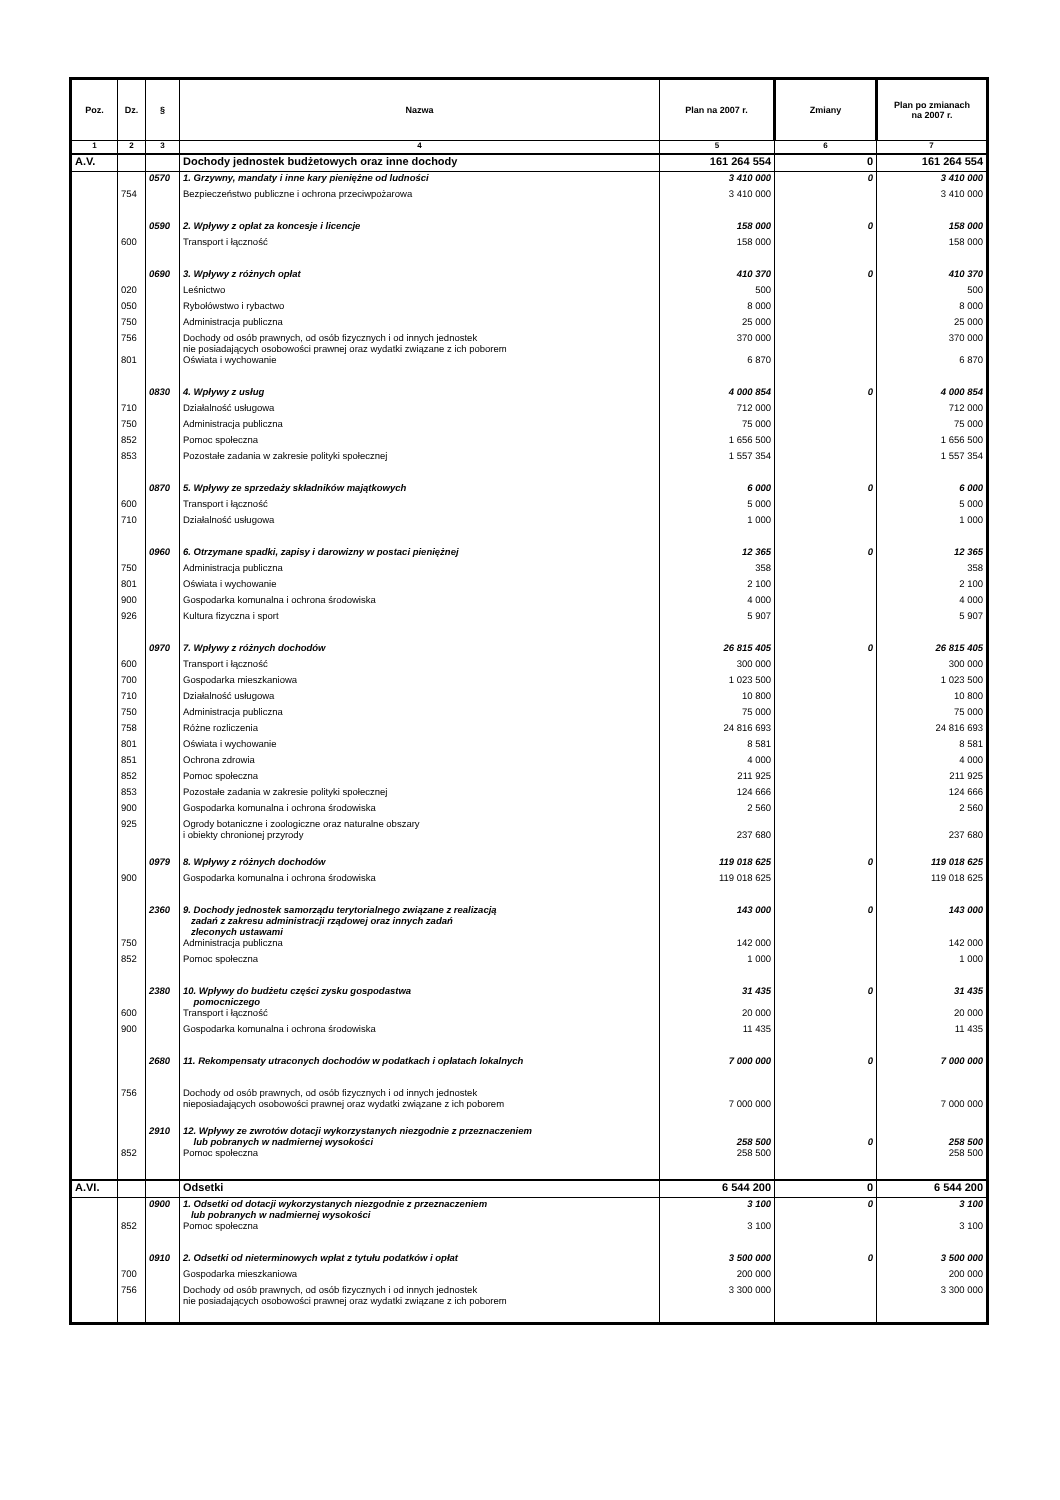| Poz. | Dz. | § | Nazwa | Plan na 2007 r. | Zmiany | Plan po zmianach na 2007 r. |
| --- | --- | --- | --- | --- | --- | --- |
| 1 | 2 | 3 | 4 | 5 | 6 | 7 |
| A.V. | | | Dochody jednostek budżetowych oraz inne dochody | 161 264 554 | 0 | 161 264 554 |
| | | 0570 | 1. Grzywny, mandaty i inne kary pieniężne od ludności | 3 410 000 | 0 | 3 410 000 |
| | 754 | | Bezpieczeństwo publiczne i ochrona przeciwpożarowa | 3 410 000 | | 3 410 000 |
| | | 0590 | 2. Wpływy z opłat za koncesje i licencje | 158 000 | 0 | 158 000 |
| | 600 | | Transport i łączność | 158 000 | | 158 000 |
| | | 0690 | 3. Wpływy z różnych opłat | 410 370 | 0 | 410 370 |
| | 020 | | Leśnictwo | 500 | | 500 |
| | 050 | | Rybołówstwo i rybactwo | 8 000 | | 8 000 |
| | 750 | | Administracja publiczna | 25 000 | | 25 000 |
| | 756 | | Dochody od osób prawnych, od osób fizycznych i od innych jednostek nie posiadających osobowości prawnej oraz wydatki związane z ich poborem | 370 000 | | 370 000 |
| | 801 | | Oświata i wychowanie | 6 870 | | 6 870 |
| | | 0830 | 4. Wpływy z usług | 4 000 854 | 0 | 4 000 854 |
| | 710 | | Działalność usługowa | 712 000 | | 712 000 |
| | 750 | | Administracja publiczna | 75 000 | | 75 000 |
| | 852 | | Pomoc społeczna | 1 656 500 | | 1 656 500 |
| | 853 | | Pozostałe zadania w zakresie polityki społecznej | 1 557 354 | | 1 557 354 |
| | | 0870 | 5. Wpływy ze sprzedaży składników majątkowych | 6 000 | 0 | 6 000 |
| | 600 | | Transport i łączność | 5 000 | | 5 000 |
| | 710 | | Działalność usługowa | 1 000 | | 1 000 |
| | | 0960 | 6. Otrzymane spadki, zapisy i darowizny w postaci pieniężnej | 12 365 | 0 | 12 365 |
| | 750 | | Administracja publiczna | 358 | | 358 |
| | 801 | | Oświata i wychowanie | 2 100 | | 2 100 |
| | 900 | | Gospodarka komunalna i ochrona środowiska | 4 000 | | 4 000 |
| | 926 | | Kultura fizyczna i sport | 5 907 | | 5 907 |
| | | 0970 | 7. Wpływy z różnych dochodów | 26 815 405 | 0 | 26 815 405 |
| | 600 | | Transport i łączność | 300 000 | | 300 000 |
| | 700 | | Gospodarka mieszkaniowa | 1 023 500 | | 1 023 500 |
| | 710 | | Działalność usługowa | 10 800 | | 10 800 |
| | 750 | | Administracja publiczna | 75 000 | | 75 000 |
| | 758 | | Różne rozliczenia | 24 816 693 | | 24 816 693 |
| | 801 | | Oświata i wychowanie | 8 581 | | 8 581 |
| | 851 | | Ochrona zdrowia | 4 000 | | 4 000 |
| | 852 | | Pomoc społeczna | 211 925 | | 211 925 |
| | 853 | | Pozostałe zadania w zakresie polityki społecznej | 124 666 | | 124 666 |
| | 900 | | Gospodarka komunalna i ochrona środowiska | 2 560 | | 2 560 |
| | 925 | | Ogrody botaniczne i zoologiczne oraz naturalne obszary i obiekty chronionej przyrody | 237 680 | | 237 680 |
| | | 0979 | 8. Wpływy z różnych dochodów | 119 018 625 | 0 | 119 018 625 |
| | 900 | | Gospodarka komunalna i ochrona środowiska | 119 018 625 | | 119 018 625 |
| | | 2360 | 9. Dochody jednostek samorządu terytorialnego związane z realizacją zadań z zakresu administracji rządowej oraz innych zadań zleconych ustawami | 143 000 | 0 | 143 000 |
| | 750 | | Administracja publiczna | 142 000 | | 142 000 |
| | 852 | | Pomoc społeczna | 1 000 | | 1 000 |
| | | 2380 | 10. Wpływy do budżetu części zysku gospodastwa pomocniczego | 31 435 | 0 | 31 435 |
| | 600 | | Transport i łączność | 20 000 | | 20 000 |
| | 900 | | Gospodarka komunalna i ochrona środowiska | 11 435 | | 11 435 |
| | | 2680 | 11. Rekompensaty utraconych dochodów w podatkach i opłatach lokalnych | 7 000 000 | 0 | 7 000 000 |
| | 756 | | Dochody od osób prawnych, od osób fizycznych i od innych jednostek nieposiadających osobowości prawnej oraz wydatki związane z ich poborem | 7 000 000 | | 7 000 000 |
| | | 2910 | 12. Wpływy ze zwrotów dotacji wykorzystanych niezgodnie z przeznaczeniem lub pobranych w nadmiernej wysokości | 258 500 | 0 | 258 500 |
| | 852 | | Pomoc społeczna | 258 500 | | 258 500 |
| A.VI. | | | Odsetki | 6 544 200 | 0 | 6 544 200 |
| | | 0900 | 1. Odsetki od dotacji wykorzystanych niezgodnie z przeznaczeniem lub pobranych w nadmiernej wysokości | 3 100 | 0 | 3 100 |
| | 852 | | Pomoc społeczna | 3 100 | | 3 100 |
| | | 0910 | 2. Odsetki od nieterminowych wpłat z tytułu podatków i opłat | 3 500 000 | 0 | 3 500 000 |
| | 700 | | Gospodarka mieszkaniowa | 200 000 | | 200 000 |
| | 756 | | Dochody od osób prawnych, od osób fizycznych i od innych jednostek nie posiadających osobowości prawnej oraz wydatki związane z ich poborem | 3 300 000 | | 3 300 000 |